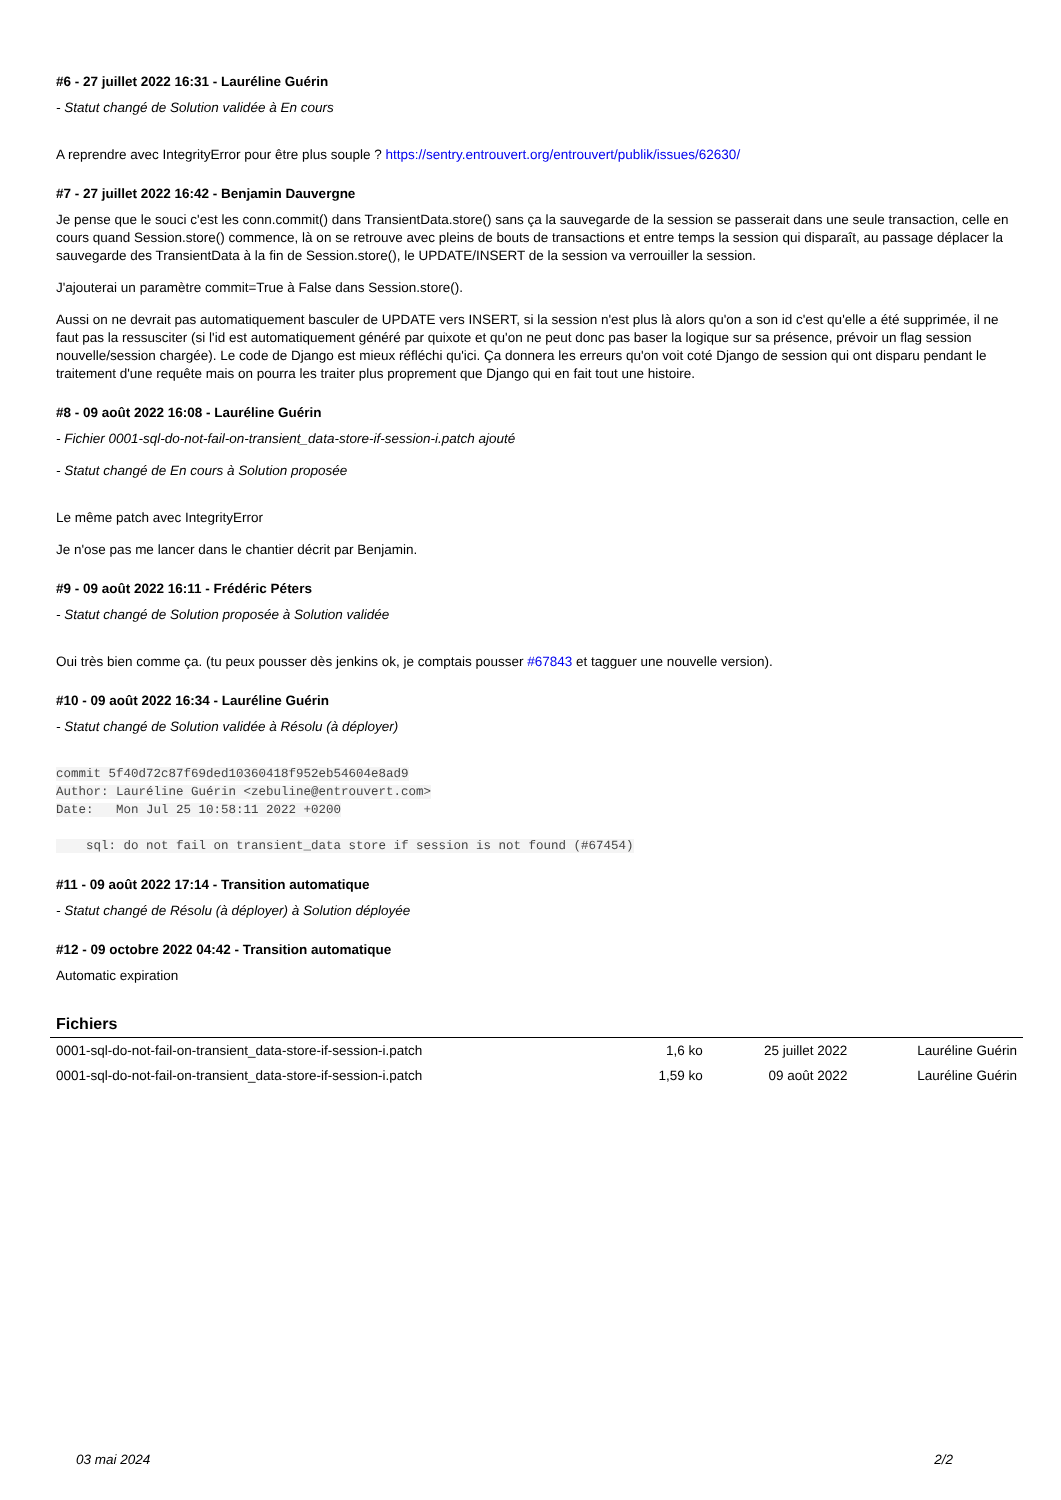#6 - 27 juillet 2022 16:31 - Lauréline Guérin
- Statut changé de Solution validée à En cours
A reprendre avec IntegrityError pour être plus souple ? https://sentry.entrouvert.org/entrouvert/publik/issues/62630/
#7 - 27 juillet 2022 16:42 - Benjamin Dauvergne
Je pense que le souci c'est les conn.commit() dans TransientData.store() sans ça la sauvegarde de la session se passerait dans une seule transaction, celle en cours quand Session.store() commence, là on se retrouve avec pleins de bouts de transactions et entre temps la session qui disparaît, au passage déplacer la sauvegarde des TransientData à la fin de Session.store(), le UPDATE/INSERT de la session va verrouiller la session.
J'ajouterai un paramètre commit=True à False dans Session.store().
Aussi on ne devrait pas automatiquement basculer de UPDATE vers INSERT, si la session n'est plus là alors qu'on a son id c'est qu'elle a été supprimée, il ne faut pas la ressusciter (si l'id est automatiquement généré par quixote et qu'on ne peut donc pas baser la logique sur sa présence, prévoir un flag session nouvelle/session chargée). Le code de Django est mieux réfléchi qu'ici. Ça donnera les erreurs qu'on voit coté Django de session qui ont disparu pendant le traitement d'une requête mais on pourra les traiter plus proprement que Django qui en fait tout une histoire.
#8 - 09 août 2022 16:08 - Lauréline Guérin
- Fichier 0001-sql-do-not-fail-on-transient_data-store-if-session-i.patch ajouté
- Statut changé de En cours à Solution proposée
Le même patch avec IntegrityError
Je n'ose pas me lancer dans le chantier décrit par Benjamin.
#9 - 09 août 2022 16:11 - Frédéric Péters
- Statut changé de Solution proposée à Solution validée
Oui très bien comme ça. (tu peux pousser dès jenkins ok, je comptais pousser #67843 et tagguer une nouvelle version).
#10 - 09 août 2022 16:34 - Lauréline Guérin
- Statut changé de Solution validée à Résolu (à déployer)
commit 5f40d72c87f69ded10360418f952eb54604e8ad9
Author: Lauréline Guérin <zebuline@entrouvert.com>
Date:   Mon Jul 25 10:58:11 2022 +0200

    sql: do not fail on transient_data store if session is not found (#67454)
#11 - 09 août 2022 17:14 - Transition automatique
- Statut changé de Résolu (à déployer) à Solution déployée
#12 - 09 octobre 2022 04:42 - Transition automatique
Automatic expiration
Fichiers
| 0001-sql-do-not-fail-on-transient_data-store-if-session-i.patch | 1,6 ko | 25 juillet 2022 | Lauréline Guérin |
| 0001-sql-do-not-fail-on-transient_data-store-if-session-i.patch | 1,59 ko | 09 août 2022 | Lauréline Guérin |
03 mai 2024 2/2